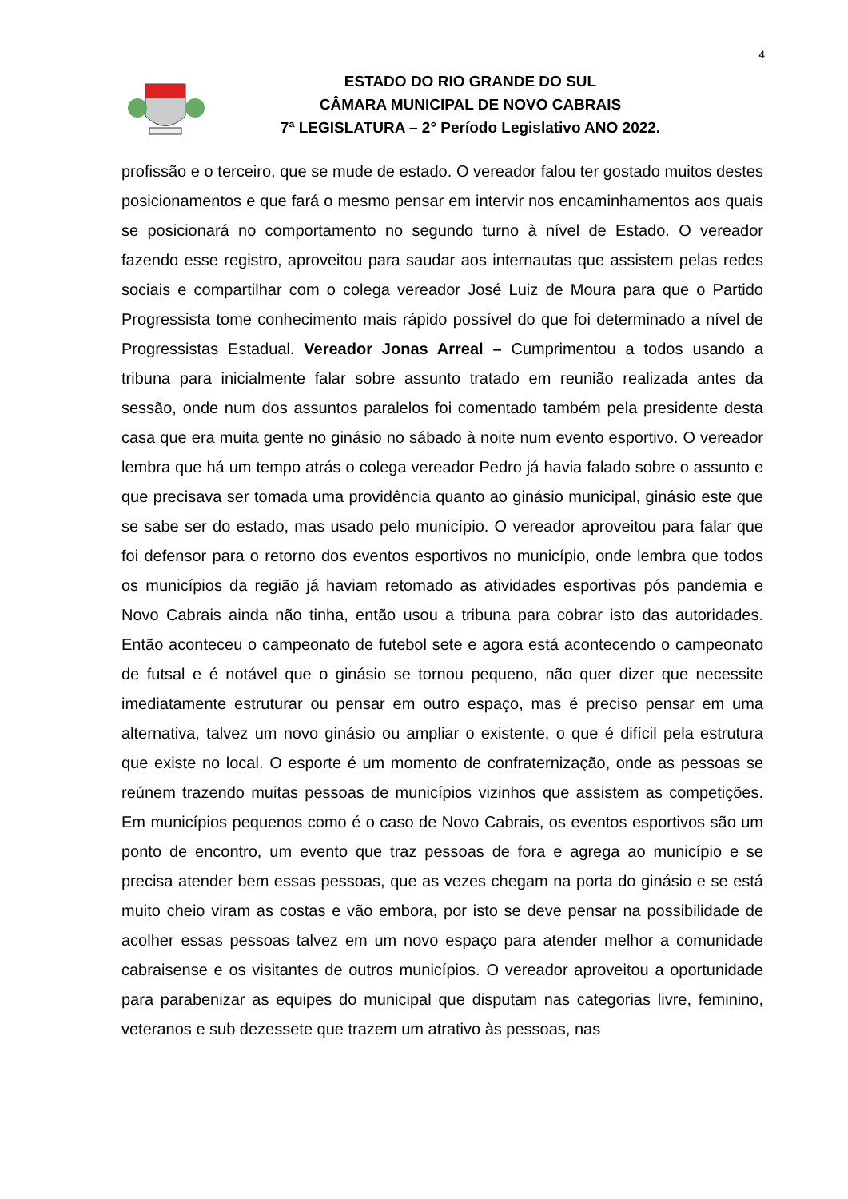4
ESTADO DO RIO GRANDE DO SUL
CÂMARA MUNICIPAL DE NOVO CABRAIS
7ª LEGISLATURA – 2° Período Legislativo ANO 2022.
profissão e o terceiro, que se mude de estado. O vereador falou ter gostado muitos destes posicionamentos e que fará o mesmo pensar em intervir nos encaminhamentos aos quais se posicionará no comportamento no segundo turno à nível de Estado. O vereador fazendo esse registro, aproveitou para saudar aos internautas que assistem pelas redes sociais e compartilhar com o colega vereador José Luiz de Moura para que o Partido Progressista tome conhecimento mais rápido possível do que foi determinado a nível de Progressistas Estadual. Vereador Jonas Arreal – Cumprimentou a todos usando a tribuna para inicialmente falar sobre assunto tratado em reunião realizada antes da sessão, onde num dos assuntos paralelos foi comentado também pela presidente desta casa que era muita gente no ginásio no sábado à noite num evento esportivo. O vereador lembra que há um tempo atrás o colega vereador Pedro já havia falado sobre o assunto e que precisava ser tomada uma providência quanto ao ginásio municipal, ginásio este que se sabe ser do estado, mas usado pelo município. O vereador aproveitou para falar que foi defensor para o retorno dos eventos esportivos no município, onde lembra que todos os municípios da região já haviam retomado as atividades esportivas pós pandemia e Novo Cabrais ainda não tinha, então usou a tribuna para cobrar isto das autoridades. Então aconteceu o campeonato de futebol sete e agora está acontecendo o campeonato de futsal e é notável que o ginásio se tornou pequeno, não quer dizer que necessite imediatamente estruturar ou pensar em outro espaço, mas é preciso pensar em uma alternativa, talvez um novo ginásio ou ampliar o existente, o que é difícil pela estrutura que existe no local. O esporte é um momento de confraternização, onde as pessoas se reúnem trazendo muitas pessoas de municípios vizinhos que assistem as competições. Em municípios pequenos como é o caso de Novo Cabrais, os eventos esportivos são um ponto de encontro, um evento que traz pessoas de fora e agrega ao município e se precisa atender bem essas pessoas, que as vezes chegam na porta do ginásio e se está muito cheio viram as costas e vão embora, por isto se deve pensar na possibilidade de acolher essas pessoas talvez em um novo espaço para atender melhor a comunidade cabraisense e os visitantes de outros municípios. O vereador aproveitou a oportunidade para parabenizar as equipes do municipal que disputam nas categorias livre, feminino, veteranos e sub dezessete que trazem um atrativo às pessoas, nas